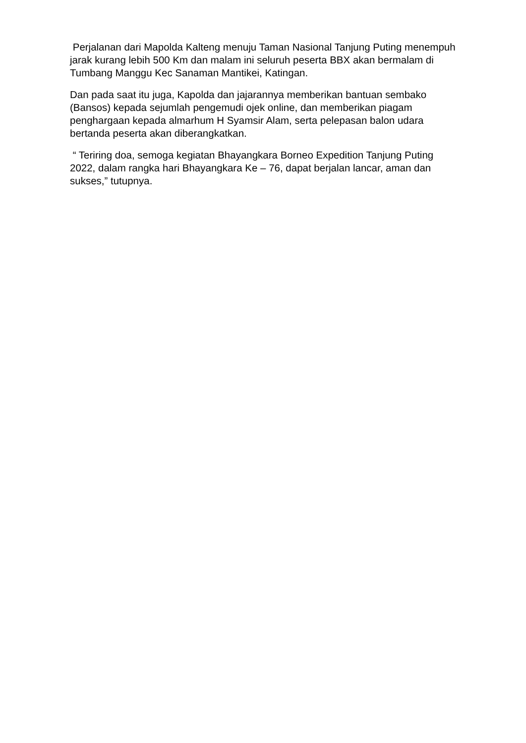Perjalanan dari Mapolda Kalteng menuju Taman Nasional Tanjung Puting menempuh jarak kurang lebih 500 Km dan malam ini seluruh peserta BBX akan bermalam di Tumbang Manggu Kec Sanaman Mantikei, Katingan.
Dan pada saat itu juga, Kapolda dan jajarannya memberikan bantuan sembako (Bansos) kepada sejumlah pengemudi ojek online, dan memberikan piagam penghargaan kepada almarhum H Syamsir Alam, serta pelepasan balon udara bertanda peserta akan diberangkatkan.
“ Teriring doa, semoga kegiatan Bhayangkara Borneo Expedition Tanjung Puting 2022, dalam rangka hari Bhayangkara Ke – 76, dapat berjalan lancar, aman dan sukses,” tutupnya.